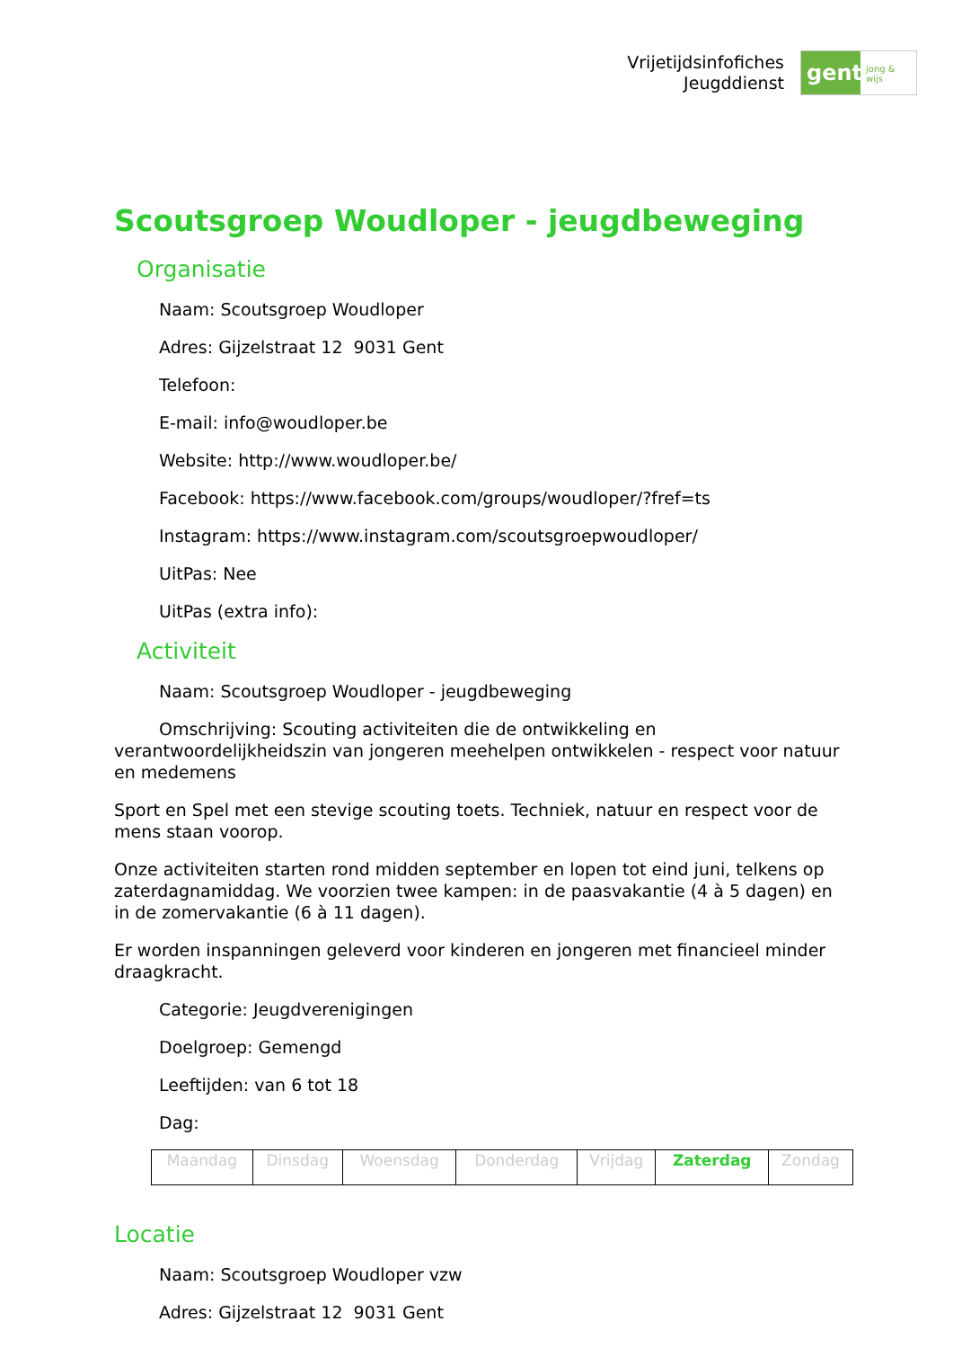Vrijetijdsinfofiches
Jeugddienst
gent:
jong & wijs
Scoutsgroep Woudloper - jeugdbeweging
Organisatie
Naam: Scoutsgroep Woudloper
Adres: Gijzelstraat 12 9031 Gent
Telefoon:
E-mail: info@woudloper.be
Website: http://www.woudloper.be/
Facebook: https://www.facebook.com/groups/woudloper/?fref=ts
Instagram: https://www.instagram.com/scoutsgroepwoudloper/
UitPas: Nee
UitPas (extra info):
Activiteit
Naam: Scoutsgroep Woudloper - jeugdbeweging
Omschrijving: Scouting activiteiten die de ontwikkeling en verantwoordelijkheidszin van jongeren meehelpen ontwikkelen - respect voor natuur en medemens
Sport en Spel met een stevige scouting toets. Techniek, natuur en respect voor de mens staan voorop.
Onze activiteiten starten rond midden september en lopen tot eind juni, telkens op zaterdagnamiddag. We voorzien twee kampen: in de paasvakantie (4 à 5 dagen) en in de zomervakantie (6 à 11 dagen).
Er worden inspanningen geleverd voor kinderen en jongeren met financieel minder draagkracht.
Categorie: Jeugdverenigingen
Doelgroep: Gemengd
Leeftijden: van 6 tot 18
Dag:
| Maandag | Dinsdag | Woensdag | Donderdag | Vrijdag | Zaterdag | Zondag |
Locatie
Naam: Scoutsgroep Woudloper vzw
Adres: Gijzelstraat 12 9031 Gent